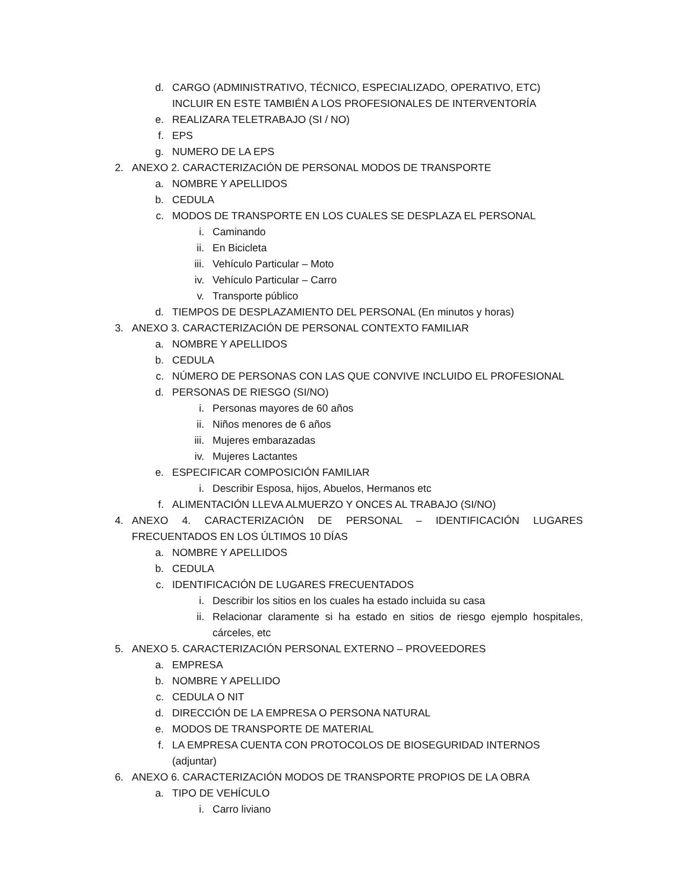d. CARGO (ADMINISTRATIVO, TÉCNICO, ESPECIALIZADO, OPERATIVO, ETC) INCLUIR EN ESTE TAMBIÉN A LOS PROFESIONALES DE INTERVENTORÍA
e. REALIZARA TELETRABAJO (SI / NO)
f. EPS
g. NUMERO DE LA EPS
2. ANEXO 2. CARACTERIZACIÓN DE PERSONAL MODOS DE TRANSPORTE
a. NOMBRE Y APELLIDOS
b. CEDULA
c. MODOS DE TRANSPORTE EN LOS CUALES SE DESPLAZA EL PERSONAL
i. Caminando
ii. En Bicicleta
iii. Vehículo Particular – Moto
iv. Vehículo Particular – Carro
v. Transporte público
d. TIEMPOS DE DESPLAZAMIENTO DEL PERSONAL (En minutos y horas)
3. ANEXO 3. CARACTERIZACIÓN DE PERSONAL CONTEXTO FAMILIAR
a. NOMBRE Y APELLIDOS
b. CEDULA
c. NÚMERO DE PERSONAS CON LAS QUE CONVIVE INCLUIDO EL PROFESIONAL
d. PERSONAS DE RIESGO (SI/NO)
i. Personas mayores de 60 años
ii. Niños menores de 6 años
iii. Mujeres embarazadas
iv. Mujeres Lactantes
e. ESPECIFICAR COMPOSICIÓN FAMILIAR
i. Describir Esposa, hijos, Abuelos, Hermanos etc
f. ALIMENTACIÓN LLEVA ALMUERZO Y ONCES AL TRABAJO (SI/NO)
4. ANEXO 4. CARACTERIZACIÓN DE PERSONAL – IDENTIFICACIÓN LUGARES FRECUENTADOS EN LOS ÚLTIMOS 10 DÍAS
a. NOMBRE Y APELLIDOS
b. CEDULA
c. IDENTIFICACIÓN DE LUGARES FRECUENTADOS
i. Describir los sitios en los cuales ha estado incluida su casa
ii. Relacionar claramente si ha estado en sitios de riesgo ejemplo hospitales, cárceles, etc
5. ANEXO 5. CARACTERIZACIÓN PERSONAL EXTERNO – PROVEEDORES
a. EMPRESA
b. NOMBRE Y APELLIDO
c. CEDULA O NIT
d. DIRECCIÓN DE LA EMPRESA O PERSONA NATURAL
e. MODOS DE TRANSPORTE DE MATERIAL
f. LA EMPRESA CUENTA CON PROTOCOLOS DE BIOSEGURIDAD INTERNOS (adjuntar)
6. ANEXO 6. CARACTERIZACIÓN MODOS DE TRANSPORTE PROPIOS DE LA OBRA
a. TIPO DE VEHÍCULO
i. Carro liviano